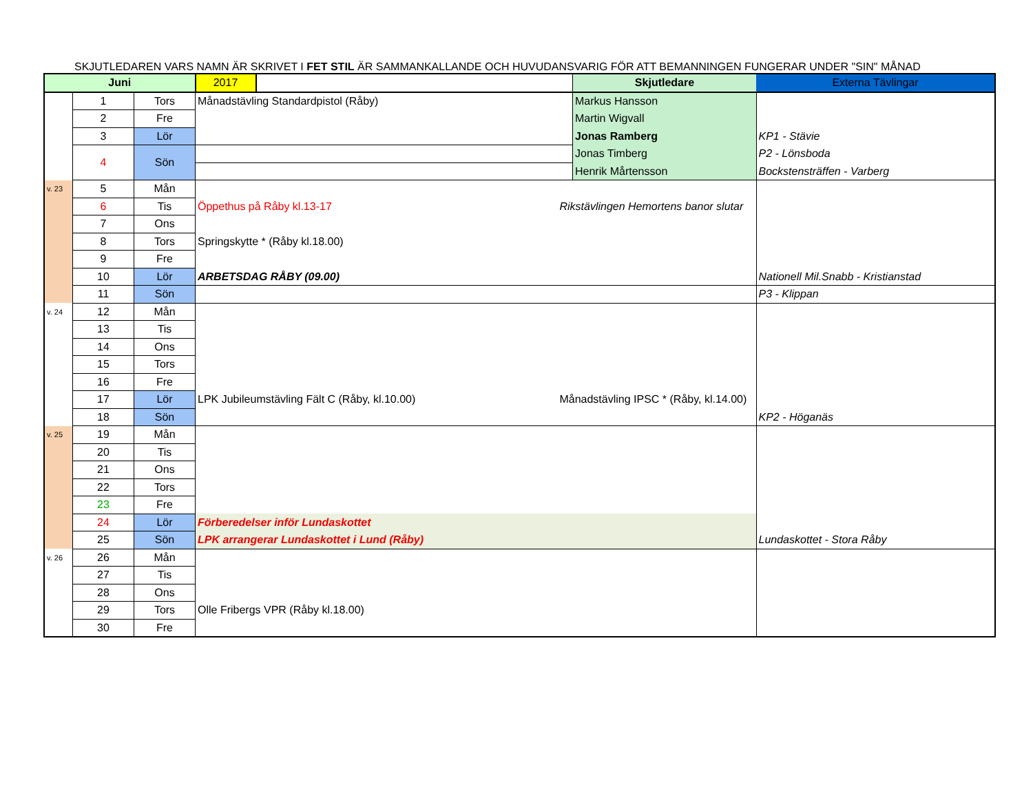SKJUTLEDAREN VARS NAMN ÄR SKRIVET I FET STIL ÄR SAMMANKALLANDE OCH HUVUDANSVARIG FÖR ATT BEMANNINGEN FUNGERAR UNDER "SIN" MÅNAD
| Juni | | | 2017 | | | Skjutledare | Externa Tävlingar |
| --- | --- | --- | --- | --- | --- | --- | --- |
| | 1 | Tors | Månadstävling Standardpistol (Råby) | | | Markus Hansson | |
| | 2 | Fre | | | | Martin Wigvall | |
| | 3 | Lör | | | | Jonas Ramberg | KP1 - Stävie |
| | 4 | Sön | | | | Jonas Timberg | P2 - Lönsboda |
| | | | | | | Henrik Mårtensson | Bockstensträffen - Varberg |
| v. 23 | 5 | Mån | | | | | |
| | 6 | Tis | Öppethus på Råby kl.13-17 | | Rikstävlingen Hemortens banor slutar | | |
| | 7 | Ons | | | | | |
| | 8 | Tors | Springskytte * (Råby kl.18.00) | | | | |
| | 9 | Fre | | | | | |
| | 10 | Lör | ARBETSDAG RÅBY (09.00) | | | | Nationell Mil.Snabb - Kristianstad |
| | 11 | Sön | | | | | P3 - Klippan |
| v. 24 | 12 | Mån | | | | | |
| | 13 | Tis | | | | | |
| | 14 | Ons | | | | | |
| | 15 | Tors | | | | | |
| | 16 | Fre | | | | | |
| | 17 | Lör | LPK Jubileumstävling Fält C (Råby, kl.10.00) | | Månadstävling IPSC * (Råby, kl.14.00) | | |
| | 18 | Sön | | | | | KP2 - Höganäs |
| v. 25 | 19 | Mån | | | | | |
| | 20 | Tis | | | | | |
| | 21 | Ons | | | | | |
| | 22 | Tors | | | | | |
| | 23 | Fre | | | | | |
| | 24 | Lör | Förberedelser inför Lundaskottet | | | | |
| | 25 | Sön | LPK arrangerar Lundaskottet i Lund (Råby) | | | | Lundaskottet - Stora Råby |
| v. 26 | 26 | Mån | | | | | |
| | 27 | Tis | | | | | |
| | 28 | Ons | | | | | |
| | 29 | Tors | Olle Fribergs VPR (Råby kl.18.00) | | | | |
| | 30 | Fre | | | | | |